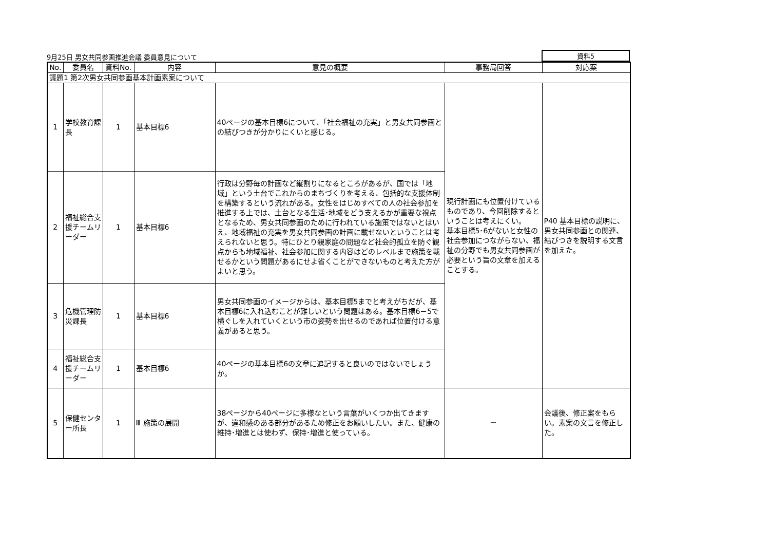9月25日 男女共同参画推進会議 委員意見について 資料5
| No. | 委員名 | 資料No. | 内容 | 意見の概要 | 事務局回答 | 対応案 |
| --- | --- | --- | --- | --- | --- | --- |
| 議題1 第2次男女共同参画基本計画素案について | | | | | | |
| 1 | 学校教育課長 | 1 | 基本目標6 | 40ページの基本目標6について、「社会福祉の充実」と男女共同参画との結びつきが分かりにくいと感じる。 | 現行計画にも位置付けているものであり、今回削除するということは考えにくい。 基本目標5･6がないと女性の社会参加につながらない、福祉の分野でも男女共同参画が必要という旨の文章を加えることする。 | P40 基本目標の説明に、男女共同参画との関連、結びつきを説明する文言を加えた。 |
| 2 | 福祉総合支援チームリーダー | 1 | 基本目標6 | 行政は分野毎の計画など縦割りになるところがあるが、国では「地域」という土台でこれからのまちづくりを考える、包括的な支援体制を構築するという流れがある。女性をはじめすべての人の社会参加を推進する上では、土台となる生活･地域をどう支えるかが重要な視点となるため、男女共同参画のために行われている施策ではないとはいえ、地域福祉の充実を男女共同参画の計画に載せないということは考えられないと思う。特にひとり親家庭の問題など社会的孤立を防ぐ観点からも地域福祉、社会参加に関する内容はどのレベルまで施策を載せるかという問題があるにせよ省くことができないものと考えた方がよいと思う。 | | |
| 3 | 危機管理防災課長 | 1 | 基本目標6 | 男女共同参画のイメージからは、基本目標5までと考えがちだが、基本目標6に入れ込むことが難しいという問題はある。基本目標6－5で横ぐしを入れていくという市の姿勢を出せるのであれば位置付ける意義があると思う。 | | |
| 4 | 福祉総合支援チームリーダー | 1 | 基本目標6 | 40ページの基本目標6の文章に追記すると良いのではないでしょうか。 | | |
| 5 | 保健センター所長 | 1 | Ⅲ 施策の展開 | 38ページから40ページに多様なという言葉がいくつか出てきますが、違和感のある部分があるため修正をお願いしたい。また、健康の維持･増進とは使わず、保持･増進と使っている。 | － | 会議後、修正案をもらい。素案の文言を修正した。 |